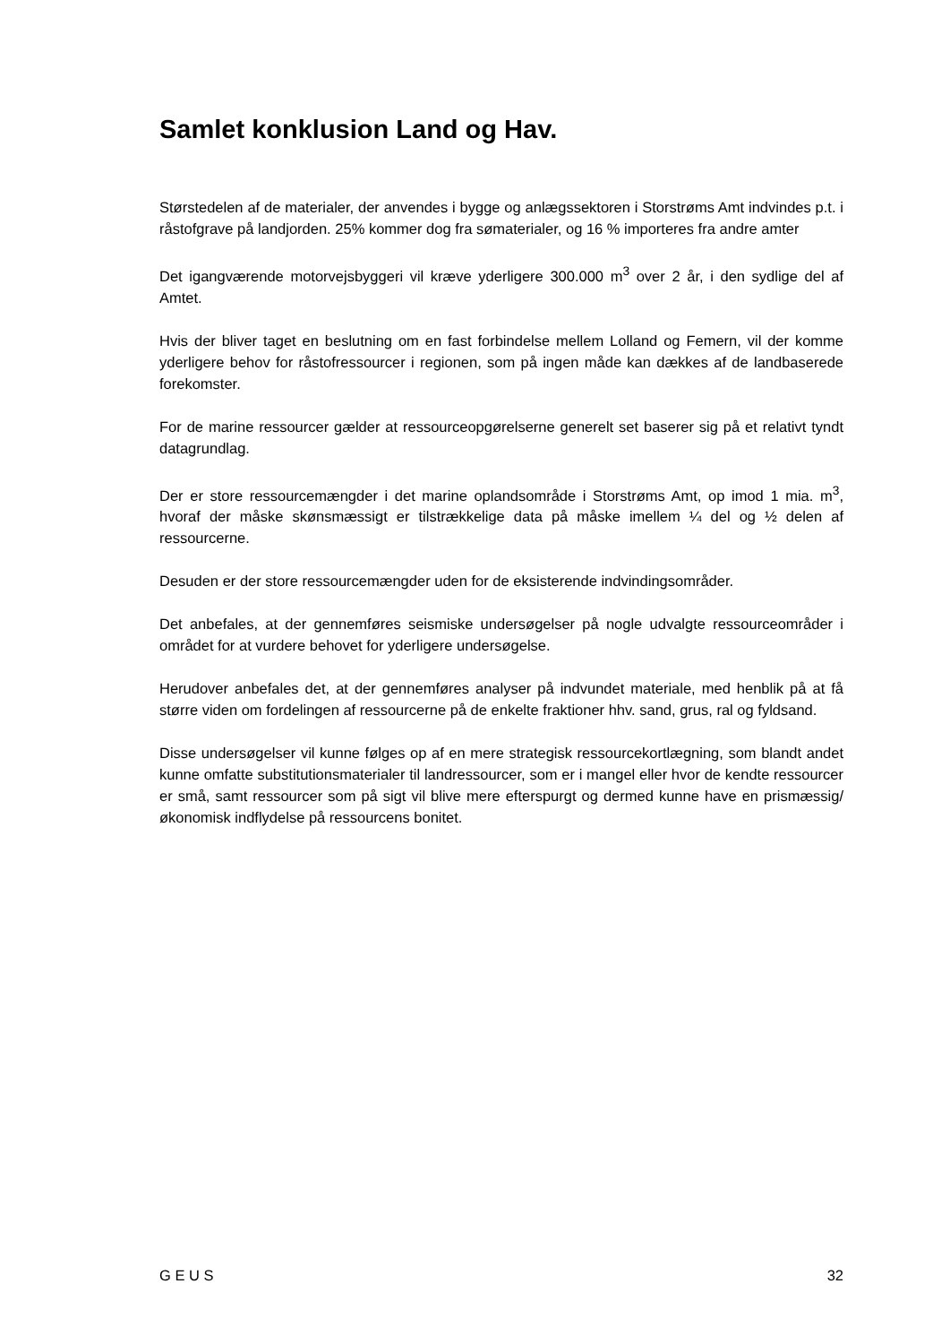Samlet konklusion Land og Hav.
Størstedelen af de materialer, der anvendes i bygge og anlægssektoren i Storstrøms Amt indvindes p.t. i råstofgrave på landjorden. 25% kommer dog fra sømaterialer, og 16 % importeres fra andre amter
Det igangværende motorvejsbyggeri vil kræve yderligere 300.000 m<sup>3</sup> over 2 år, i den sydlige del af Amtet.
Hvis der bliver taget en beslutning om en fast forbindelse mellem Lolland og Femern, vil der komme yderligere behov for råstofressourcer i regionen, som på ingen måde kan dækkes af de landbaserede forekomster.
For de marine ressourcer gælder at ressourceopgørelserne generelt set baserer sig på et relativt tyndt datagrundlag.
Der er store ressourcemængder i det marine oplandsområde i Storstrøms Amt, op imod 1 mia. m<sup>3</sup>, hvoraf der måske skønsmæssigt er tilstrækkelige data på måske imellem ¼ del og ½ delen af ressourcerne.
Desuden er der store ressourcemængder uden for de eksisterende indvindingsområder.
Det anbefales, at der gennemføres seismiske undersøgelser på nogle udvalgte ressourceområder i området for at vurdere behovet for yderligere undersøgelse.
Herudover anbefales det, at der gennemføres analyser på indvundet materiale, med henblik på at få større viden om fordelingen af ressourcerne på de enkelte fraktioner hhv. sand, grus, ral og fyldsand.
Disse undersøgelser vil kunne følges op af en mere strategisk ressourcekortlægning, som blandt andet kunne omfatte substitutionsmaterialer til landressourcer, som er i mangel eller hvor de kendte ressourcer er små, samt ressourcer som på sigt vil blive mere efterspurgt og dermed kunne have en prismæssig/økonomisk indflydelse på ressourcens bonitet.
G E U S 32